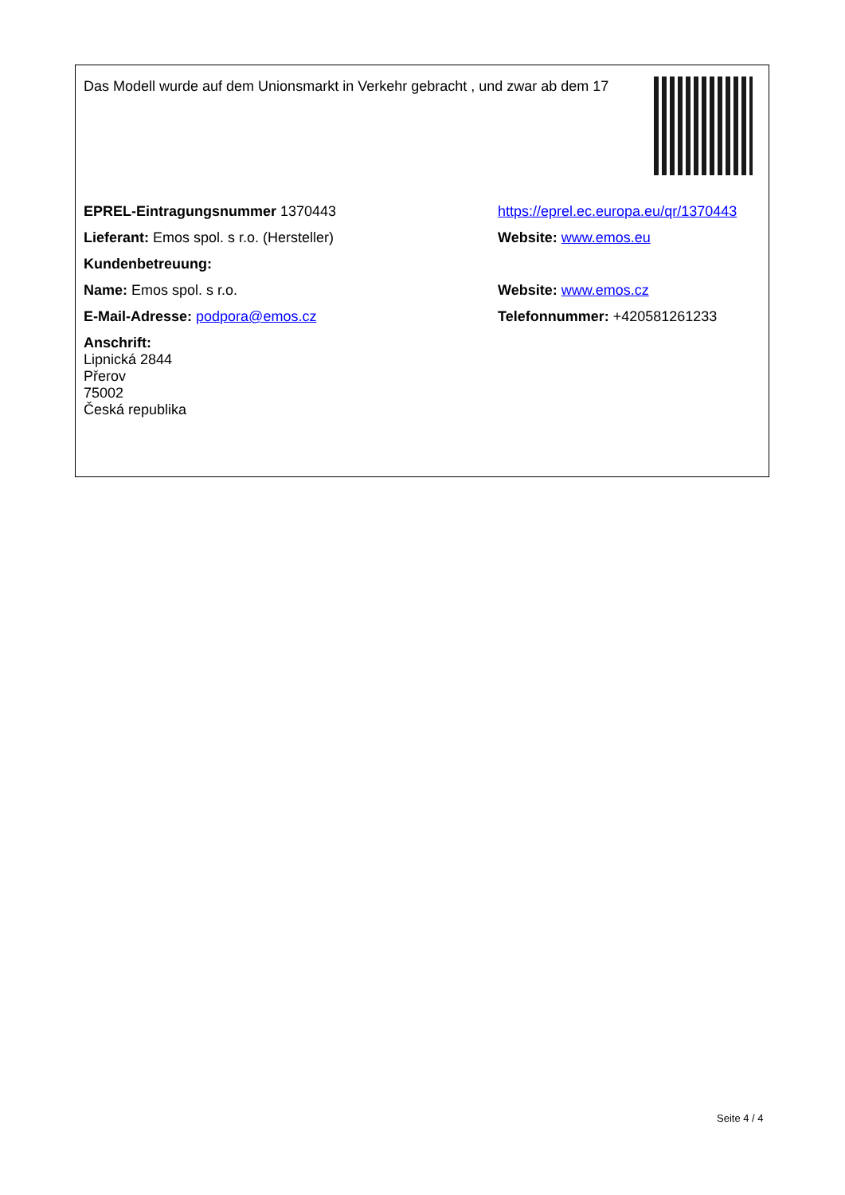| Das Modell wurde auf dem Unionsmarkt in Verkehr gebracht , und zwar ab dem 17 | |
| EPREL-Eintragungsnummer 1370443 | https://eprel.ec.europa.eu/qr/1370443 |
| Lieferant: Emos spol. s r.o. (Hersteller) | Website: www.emos.eu |
| Kundenbetreuung: | |
| Name: Emos spol. s r.o. | Website: www.emos.cz |
| E-Mail-Adresse: podpora@emos.cz | Telefonnummer: +420581261233 |
| Anschrift: Lipnická 2844 Přerov 75002 Česká republika | |
Seite 4 / 4